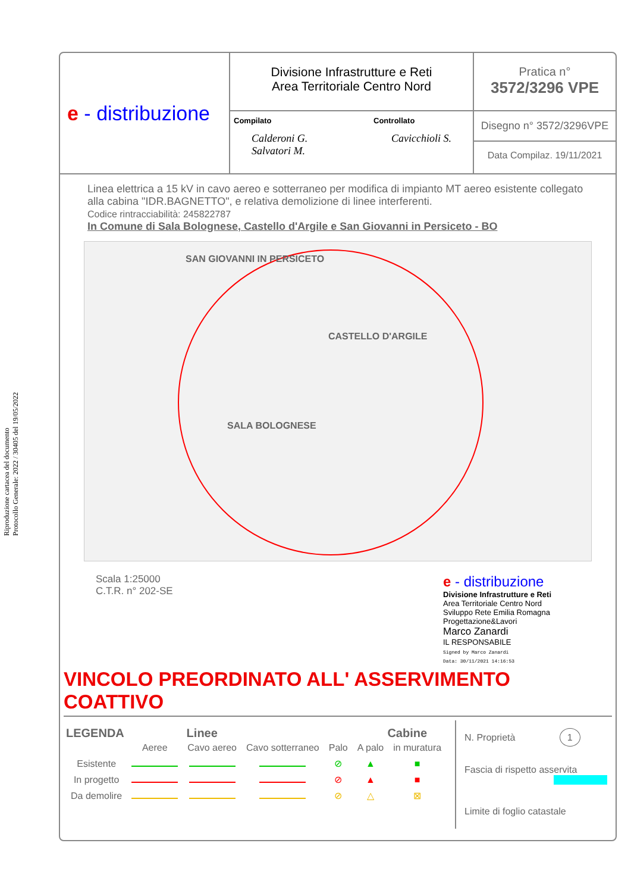Riproduzione cartacea del documento
Protocollo Generale: 2022 / 30405 del 19/05/2022
e - distribuzione
Divisione Infrastrutture e Reti
Area Territoriale Centro Nord
Compilato
Calderoni G.
Salvatori M.
Controllato
Cavicchioli S.
Pratica n°
3572/3296 VPE
Disegno n° 3572/3296VPE
Data Compilaz. 19/11/2021
Linea elettrica a 15 kV in cavo aereo e sotterraneo per modifica di impianto MT aereo esistente collegato alla cabina "IDR.BAGNETTO", e relativa demolizione di linee interferenti.
Codice rintracciabilità: 245822787
In Comune di Sala Bolognese, Castello d'Argile e San Giovanni in Persiceto - BO
SAN GIOVANNI IN PERSICETO
CASTELLO D'ARGILE
SALA BOLOGNESE
Scala 1:25000
C.T.R. n° 202-SE
e - distribuzione
Divisione Infrastrutture e Reti
Area Territoriale Centro Nord
Sviluppo Rete Emilia Romagna
Progettazione&Lavori
Marco Zanardi
IL RESPONSABILE
Signed by Marco Zanardi
Data: 30/11/2021 14:16:53
VINCOLO PREORDINATO ALL' ASSERVIMENTO COATTIVO
LEGENDA Linee Cabine
| | Aeree | Cavo aereo | Cavo sotterraneo | Palo | A palo | in muratura |
| --- | --- | --- | --- | --- | --- | --- |
| Esistente | | | | ⊘ | ▲ | ■ |
| In progetto | | | | ⊘ | ▲ | ■ |
| Da demolire | | | | ⊘ | △ | ⊠ |
N. Proprietà 1
Fascia di rispetto asservita
Limite di foglio catastale